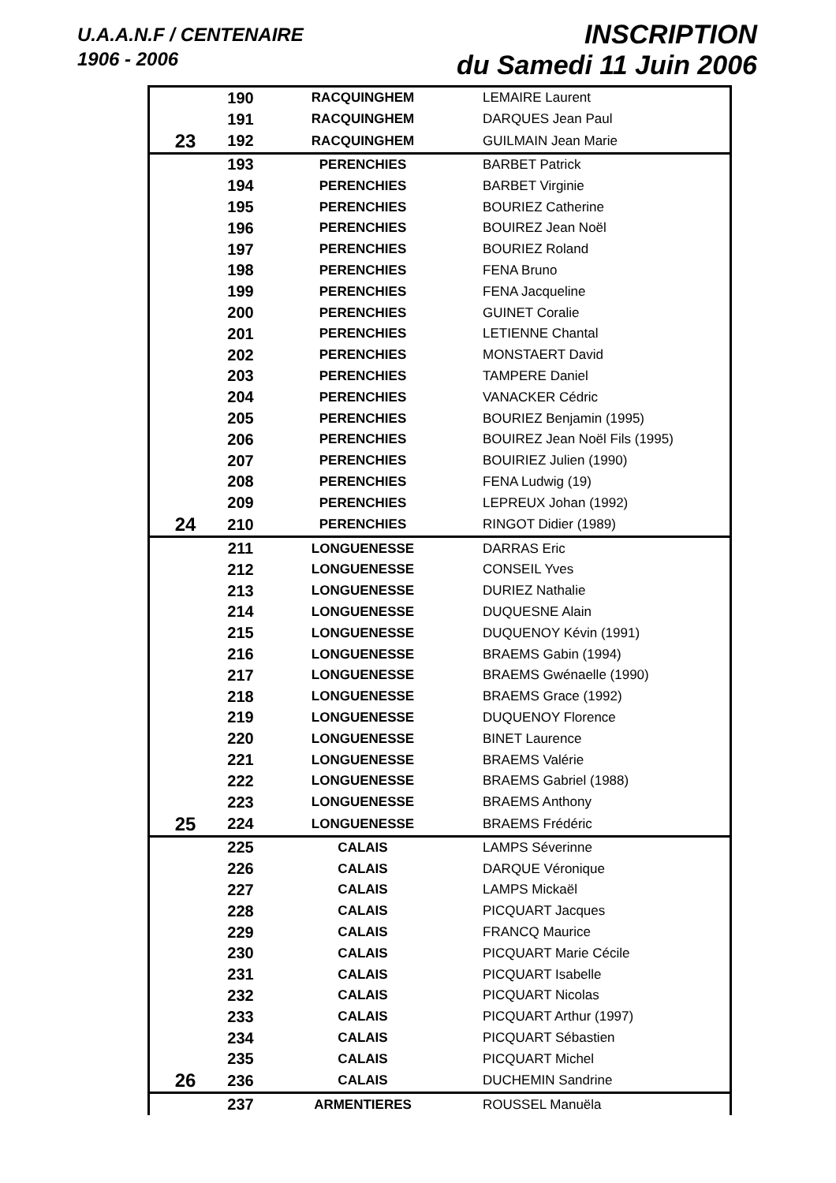U.A.A.N.F / CENTENAIRE
1906 - 2006
INSCRIPTION
du Samedi 11 Juin 2006
| | 190 | RACQUINGHEM | LEMAIRE Laurent |
| | 191 | RACQUINGHEM | DARQUES Jean Paul |
| 23 | 192 | RACQUINGHEM | GUILMAIN Jean Marie |
| | 193 | PERENCHIES | BARBET Patrick |
| | 194 | PERENCHIES | BARBET Virginie |
| | 195 | PERENCHIES | BOURIEZ Catherine |
| | 196 | PERENCHIES | BOUIREZ Jean Noël |
| | 197 | PERENCHIES | BOURIEZ Roland |
| | 198 | PERENCHIES | FENA Bruno |
| | 199 | PERENCHIES | FENA Jacqueline |
| | 200 | PERENCHIES | GUINET Coralie |
| | 201 | PERENCHIES | LETIENNE Chantal |
| | 202 | PERENCHIES | MONSTAERT David |
| | 203 | PERENCHIES | TAMPERE Daniel |
| | 204 | PERENCHIES | VANACKER Cédric |
| | 205 | PERENCHIES | BOURIEZ Benjamin (1995) |
| | 206 | PERENCHIES | BOUIREZ Jean Noël Fils (1995) |
| | 207 | PERENCHIES | BOUIRIEZ Julien (1990) |
| | 208 | PERENCHIES | FENA Ludwig (19) |
| | 209 | PERENCHIES | LEPREUX Johan (1992) |
| 24 | 210 | PERENCHIES | RINGOT Didier (1989) |
| | 211 | LONGUENESSE | DARRAS Eric |
| | 212 | LONGUENESSE | CONSEIL Yves |
| | 213 | LONGUENESSE | DURIEZ Nathalie |
| | 214 | LONGUENESSE | DUQUESNE Alain |
| | 215 | LONGUENESSE | DUQUENOY Kévin (1991) |
| | 216 | LONGUENESSE | BRAEMS Gabin (1994) |
| | 217 | LONGUENESSE | BRAEMS Gwénaelle (1990) |
| | 218 | LONGUENESSE | BRAEMS Grace (1992) |
| | 219 | LONGUENESSE | DUQUENOY Florence |
| | 220 | LONGUENESSE | BINET Laurence |
| | 221 | LONGUENESSE | BRAEMS Valérie |
| | 222 | LONGUENESSE | BRAEMS Gabriel (1988) |
| | 223 | LONGUENESSE | BRAEMS Anthony |
| 25 | 224 | LONGUENESSE | BRAEMS Frédéric |
| | 225 | CALAIS | LAMPS Séverinne |
| | 226 | CALAIS | DARQUE Véronique |
| | 227 | CALAIS | LAMPS Mickaël |
| | 228 | CALAIS | PICQUART Jacques |
| | 229 | CALAIS | FRANCQ Maurice |
| | 230 | CALAIS | PICQUART Marie Cécile |
| | 231 | CALAIS | PICQUART Isabelle |
| | 232 | CALAIS | PICQUART Nicolas |
| | 233 | CALAIS | PICQUART Arthur (1997) |
| | 234 | CALAIS | PICQUART Sébastien |
| | 235 | CALAIS | PICQUART Michel |
| 26 | 236 | CALAIS | DUCHEMIN Sandrine |
| | 237 | ARMENTIERES | ROUSSEL Manuëla |